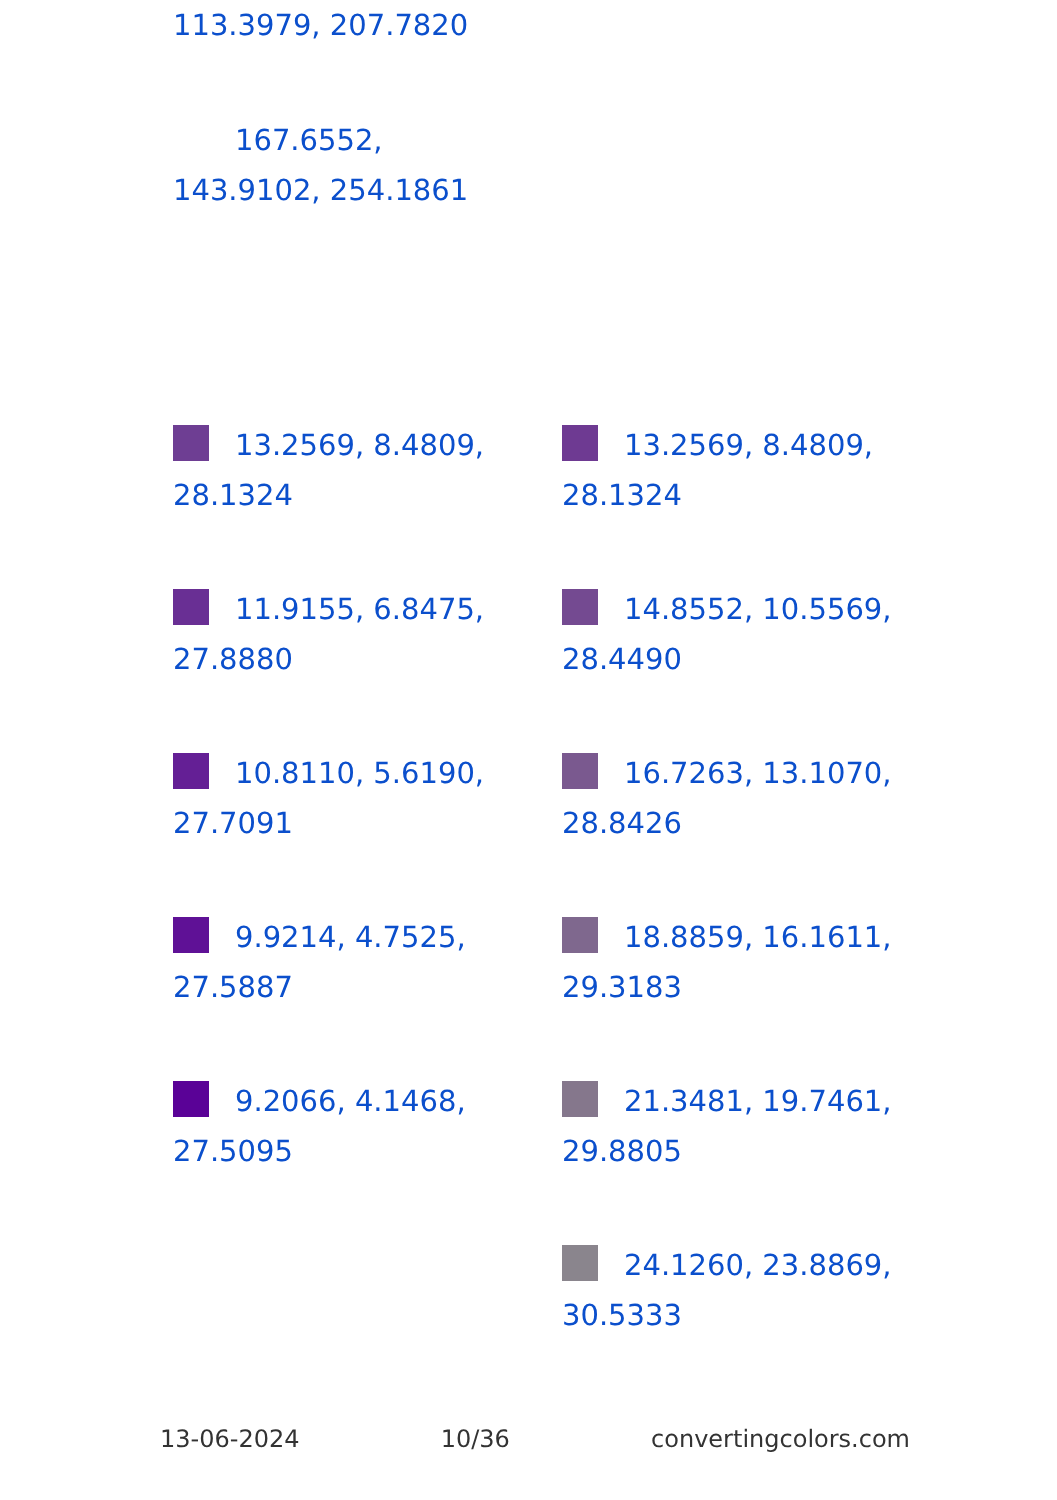113.3979, 207.7820
167.6552,
143.9102, 254.1861
13.2569, 8.4809,
28.1324
11.9155, 6.8475,
27.8880
10.8110, 5.6190,
27.7091
9.9214, 4.7525,
27.5887
9.2066, 4.1468,
27.5095
13.2569, 8.4809,
28.1324
14.8552, 10.5569,
28.4490
16.7263, 13.1070,
28.8426
18.8859, 16.1611,
29.3183
21.3481, 19.7461,
29.8805
24.1260, 23.8869,
30.5333
13-06-2024 10/36 convertingcolors.com